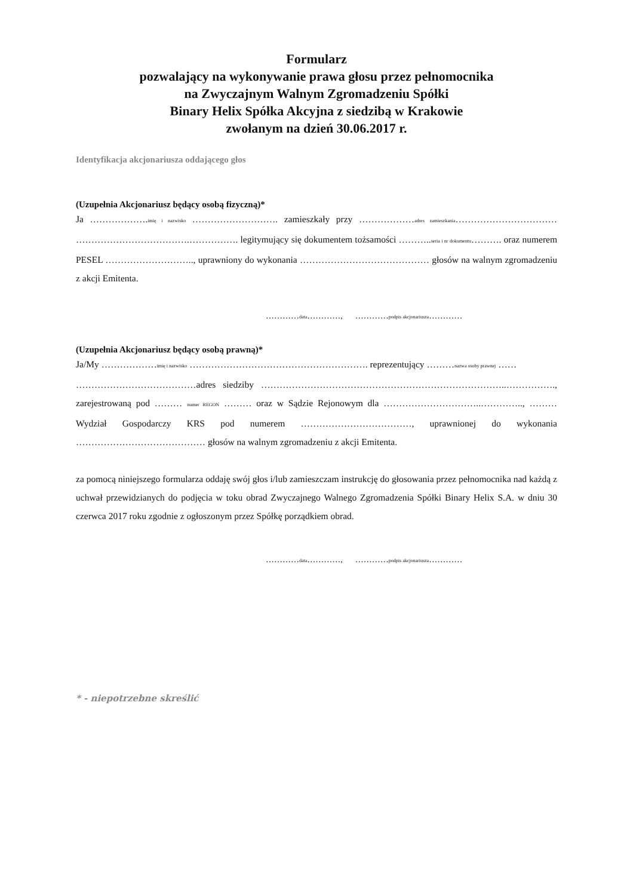Formularz
pozwalający na wykonywanie prawa głosu przez pełnomocnika
na Zwyczajnym Walnym Zgromadzeniu Spółki
Binary Helix Spółka Akcyjna z siedzibą w Krakowie
zwołanym na dzień 30.06.2017 r.
Identyfikacja akcjonariusza oddającego głos
(Uzupełnia Akcjonariusz będący osobą fizyczną)*
Ja ……………….imię i nazwisko ………………………. zamieszkały przy ………………adres zamieszkania…………………………… ……………………………….……………. legitymujący się dokumentem tożsamości ………..seria i nr dokumentu………. oraz numerem PESEL ……………………….., uprawniony do wykonania …………………………………… głosów na walnym zgromadzeniu z akcji Emitenta.
…………data…………, …………podpis akcjonariusza…………
(Uzupełnia Akcjonariusz będący osobą prawną)*
Ja/My ………………imię i nazwisko …………………………………………………. reprezentujący ………nazwa osoby prawnej ……
…………………………………adres siedziby ……………………………………………………………………..……………., zarejestrowaną pod ……… numer REGON ……… oraz w Sądzie Rejonowym dla …………………………..………….., ……… Wydział Gospodarczy KRS pod numerem ………………………………, uprawnionej do wykonania …………………………………… głosów na walnym zgromadzeniu z akcji Emitenta.
za pomocą niniejszego formularza oddaję swój głos i/lub zamieszczam instrukcję do głosowania przez pełnomocnika nad każdą z uchwał przewidzianych do podjęcia w toku obrad Zwyczajnego Walnego Zgromadzenia Spółki Binary Helix S.A. w dniu 30 czerwca 2017 roku zgodnie z ogłoszonym przez Spółkę porządkiem obrad.
…………data…………, …………podpis akcjonariusza…………
* - niepotrzebne skreślić